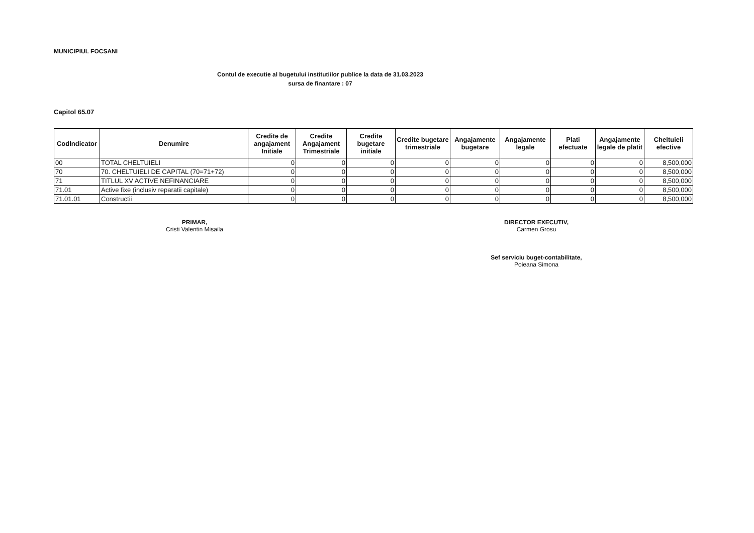MUNICIPIUL FOCSANI
Contul de executie al bugetului institutiilor publice la data de 31.03.2023
sursa de finantare : 07
Capitol 65.07
| CodIndicator | Denumire | Credite de angajament Initiale | Credite Angajament Trimestriale | Credite bugetare initiale | Credite bugetare trimestriale | Angajamente bugetare | Angajamente legale | Plati efectuate | Angajamente legale de platit | Cheltuieli efective |
| --- | --- | --- | --- | --- | --- | --- | --- | --- | --- | --- |
| 00 | TOTAL CHELTUIELI | 0 | 0 | 0 | 0 | 0 | 0 | 0 | 0 | 8,500,000 |
| 70 | 70. CHELTUIELI DE CAPITAL (70=71+72) | 0 | 0 | 0 | 0 | 0 | 0 | 0 | 0 | 8,500,000 |
| 71 | TITLUL XV ACTIVE NEFINANCIARE | 0 | 0 | 0 | 0 | 0 | 0 | 0 | 0 | 8,500,000 |
| 71.01 | Active fixe (inclusiv reparatii capitale) | 0 | 0 | 0 | 0 | 0 | 0 | 0 | 0 | 8,500,000 |
| 71.01.01 | Constructii | 0 | 0 | 0 | 0 | 0 | 0 | 0 | 0 | 8,500,000 |
PRIMAR,
Cristi Valentin Misaila
DIRECTOR EXECUTIV,
Carmen Grosu
Sef serviciu buget-contabilitate,
Poieana Simona